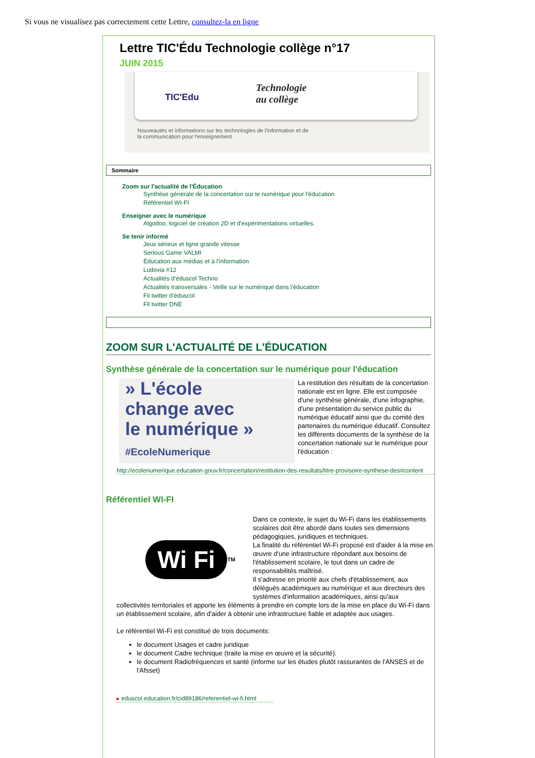Si vous ne visualisez pas correctement cette Lettre, consultez-la en ligne
Lettre TIC'Édu Technologie collège n°17
JUIN 2015
TIC'Edu
Technologie
au collège
Nouveautés et informations sur les technologies de l'information et de
la communication pour l'enseignement
Sommaire
Zoom sur l'actualité de l'Éducation
Synthèse générale de la concertation sur le numérique pour l'éducation
Référentiel WI-FI
Enseigner avec le numérique
Algodoo, logiciel de création 2D et d'expérimentations virtuelles.
Se tenir informé
Jeux sérieux et ligne grande vitesse
Serious Game VALMI
Éducation aux médias et à l'information
Ludovia #12
Actualités d'éduscol Techno
Actualités transversales - Veille sur le numérique dans l'éducation
Fil twitter d'éduscol
Fil twitter DNE
ZOOM SUR L'ACTUALITÉ DE L'ÉDUCATION
Synthèse générale de la concertation sur le numérique pour l'éducation
» L'école
change avec
le numérique »
#EcoleNumerique
La restitution des résultats de la concertation nationale est en ligne. Elle est composée d'une synthèse générale, d'une infographie, d'une présentation du service public du numérique éducatif ainsi que du comité des partenaires du numérique éducatif. Consultez les différents documents de la synthèse de la concertation nationale sur le numérique pour l'éducation :
http://ecolenumerique.education.gouv.fr/concertation/restitution-des-resultats/titre-provisoire-synthese-des#content
Référentiel WI-FI
Wi Fi TM
Dans ce contexte, le sujet du Wi-Fi dans les établissements scolaires doit être abordé dans toutes ses dimensions pédagogiques, juridiques et techniques.
La finalité du référentiel Wi-Fi proposé est d'aider à la mise en œuvre d'une infrastructure répondant aux besoins de l'établissement scolaire, le tout dans un cadre de responsabilités maîtrisé.
Il s'adresse en priorité aux chefs d'établissement, aux délégués académiques au numérique et aux directeurs des systèmes d'information académiques, ainsi qu'aux collectivités territoriales et apporte les éléments à prendre en compte lors de la mise en place du Wi-Fi dans un établissement scolaire, afin d'aider à obtenir une infrastructure fiable et adaptée aux usages.
Le référentiel Wi-Fi est constitué de trois documents:
le document Usages et cadre juridique
le document Cadre technique (traite la mise en œuvre et la sécurité).
le document Radiofréquences et santé (informe sur les études plutôt rassurantes de l'ANSES et de l'Afsset)
▸ eduscol.education.fr/cid89186/referentiel-wi-fi.html